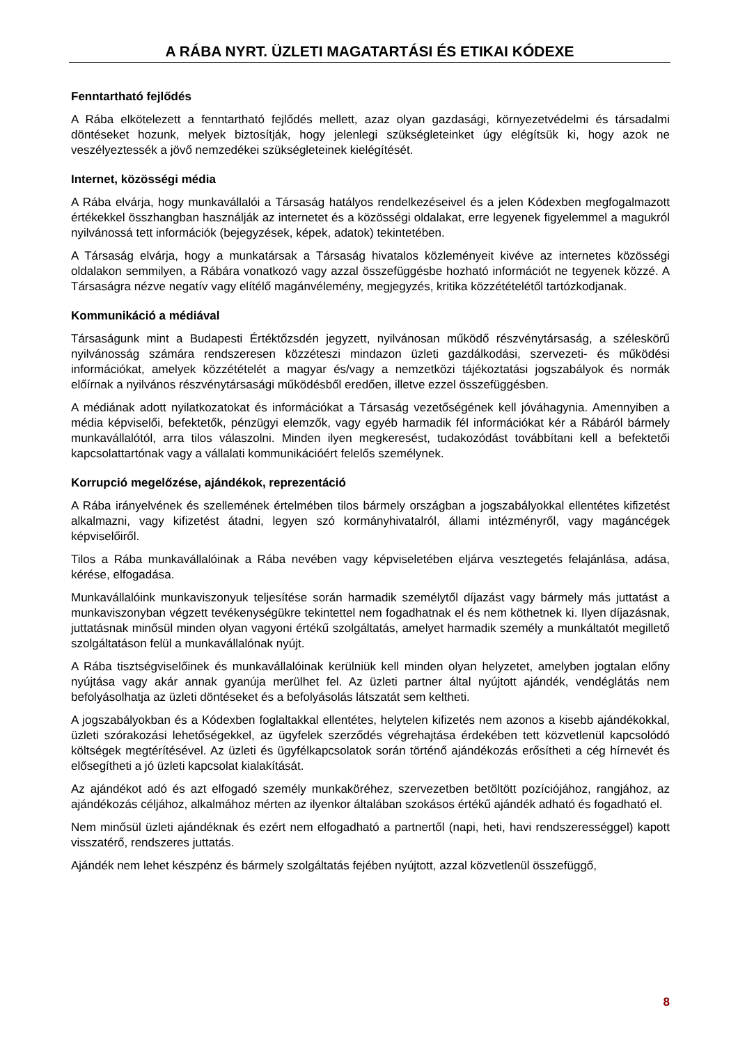A RÁBA NYRT. ÜZLETI MAGATARTÁSI ÉS ETIKAI KÓDEXE
Fenntartható fejlődés
A Rába elkötelezett a fenntartható fejlődés mellett, azaz olyan gazdasági, környezetvédelmi és társadalmi döntéseket hozunk, melyek biztosítják, hogy jelenlegi szükségleteinket úgy elégítsük ki, hogy azok ne veszélyeztessék a jövő nemzedékei szükségleteinek kielégítését.
Internet, közösségi média
A Rába elvárja, hogy munkavállalói a Társaság hatályos rendelkezéseivel és a jelen Kódexben megfogalmazott értékekkel összhangban használják az internetet és a közösségi oldalakat, erre legyenek figyelemmel a magukról nyilvánossá tett információk (bejegyzések, képek, adatok) tekintetében.
A Társaság elvárja, hogy a munkatársak a Társaság hivatalos közleményeit kivéve az internetes közösségi oldalakon semmilyen, a Rábára vonatkozó vagy azzal összefüggésbe hozható információt ne tegyenek közzé. A Társaságra nézve negatív vagy elítélő magánvélemény, megjegyzés, kritika közzétételétől tartózkodjanak.
Kommunikáció a médiával
Társaságunk mint a Budapesti Értéktőzsdén jegyzett, nyilvánosan működő részvénytársaság, a széleskörű nyilvánosság számára rendszeresen közzéteszi mindazon üzleti gazdálkodási, szervezeti- és működési információkat, amelyek közzétételét a magyar és/vagy a nemzetközi tájékoztatási jogszabályok és normák előírnak a nyilvános részvénytársasági működésből eredően, illetve ezzel összefüggésben.
A médiának adott nyilatkozatokat és információkat a Társaság vezetőségének kell jóváhagynia. Amennyiben a média képviselői, befektetők, pénzügyi elemzők, vagy egyéb harmadik fél információkat kér a Rábáról bármely munkavállalótól, arra tilos válaszolni. Minden ilyen megkeresést, tudakozódást továbbítani kell a befektetői kapcsolattartónak vagy a vállalati kommunikációért felelős személynek.
Korrupció megelőzése, ajándékok, reprezentáció
A Rába irányelvének és szellemének értelmében tilos bármely országban a jogszabályokkal ellentétes kifizetést alkalmazni, vagy kifizetést átadni, legyen szó kormányhivatalról, állami intézményről, vagy magáncégek képviselőiről.
Tilos a Rába munkavállalóinak a Rába nevében vagy képviseletében eljárva vesztegetés felajánlása, adása, kérése, elfogadása.
Munkavállalóink munkaviszonyuk teljesítése során harmadik személytől díjazást vagy bármely más juttatást a munkaviszonyban végzett tevékenységükre tekintettel nem fogadhatnak el és nem köthetnek ki. Ilyen díjazásnak, juttatásnak minősül minden olyan vagyoni értékű szolgáltatás, amelyet harmadik személy a munkáltatót megillető szolgáltatáson felül a munkavállalónak nyújt.
A Rába tisztségviselőinek és munkavállalóinak kerülniük kell minden olyan helyzetet, amelyben jogtalan előny nyújtása vagy akár annak gyanúja merülhet fel. Az üzleti partner által nyújtott ajándék, vendéglátás nem befolyásolhatja az üzleti döntéseket és a befolyásolás látszatát sem keltheti.
A jogszabályokban és a Kódexben foglaltakkal ellentétes, helytelen kifizetés nem azonos a kisebb ajándékokkal, üzleti szórakozási lehetőségekkel, az ügyfelek szerződés végrehajtása érdekében tett közvetlenül kapcsolódó költségek megtérítésével. Az üzleti és ügyfélkapcsolatok során történő ajándékozás erősítheti a cég hírnevét és elősegítheti a jó üzleti kapcsolat kialakítását.
Az ajándékot adó és azt elfogadó személy munkaköréhez, szervezetben betöltött pozíciójához, rangjához, az ajándékozás céljához, alkalmához mérten az ilyenkor általában szokásos értékű ajándék adható és fogadható el.
Nem minősül üzleti ajándéknak és ezért nem elfogadható a partnertől (napi, heti, havi rendszerességgel) kapott visszatérő, rendszeres juttatás.
Ajándék nem lehet készpénz és bármely szolgáltatás fejében nyújtott, azzal közvetlenül összefüggő,
8